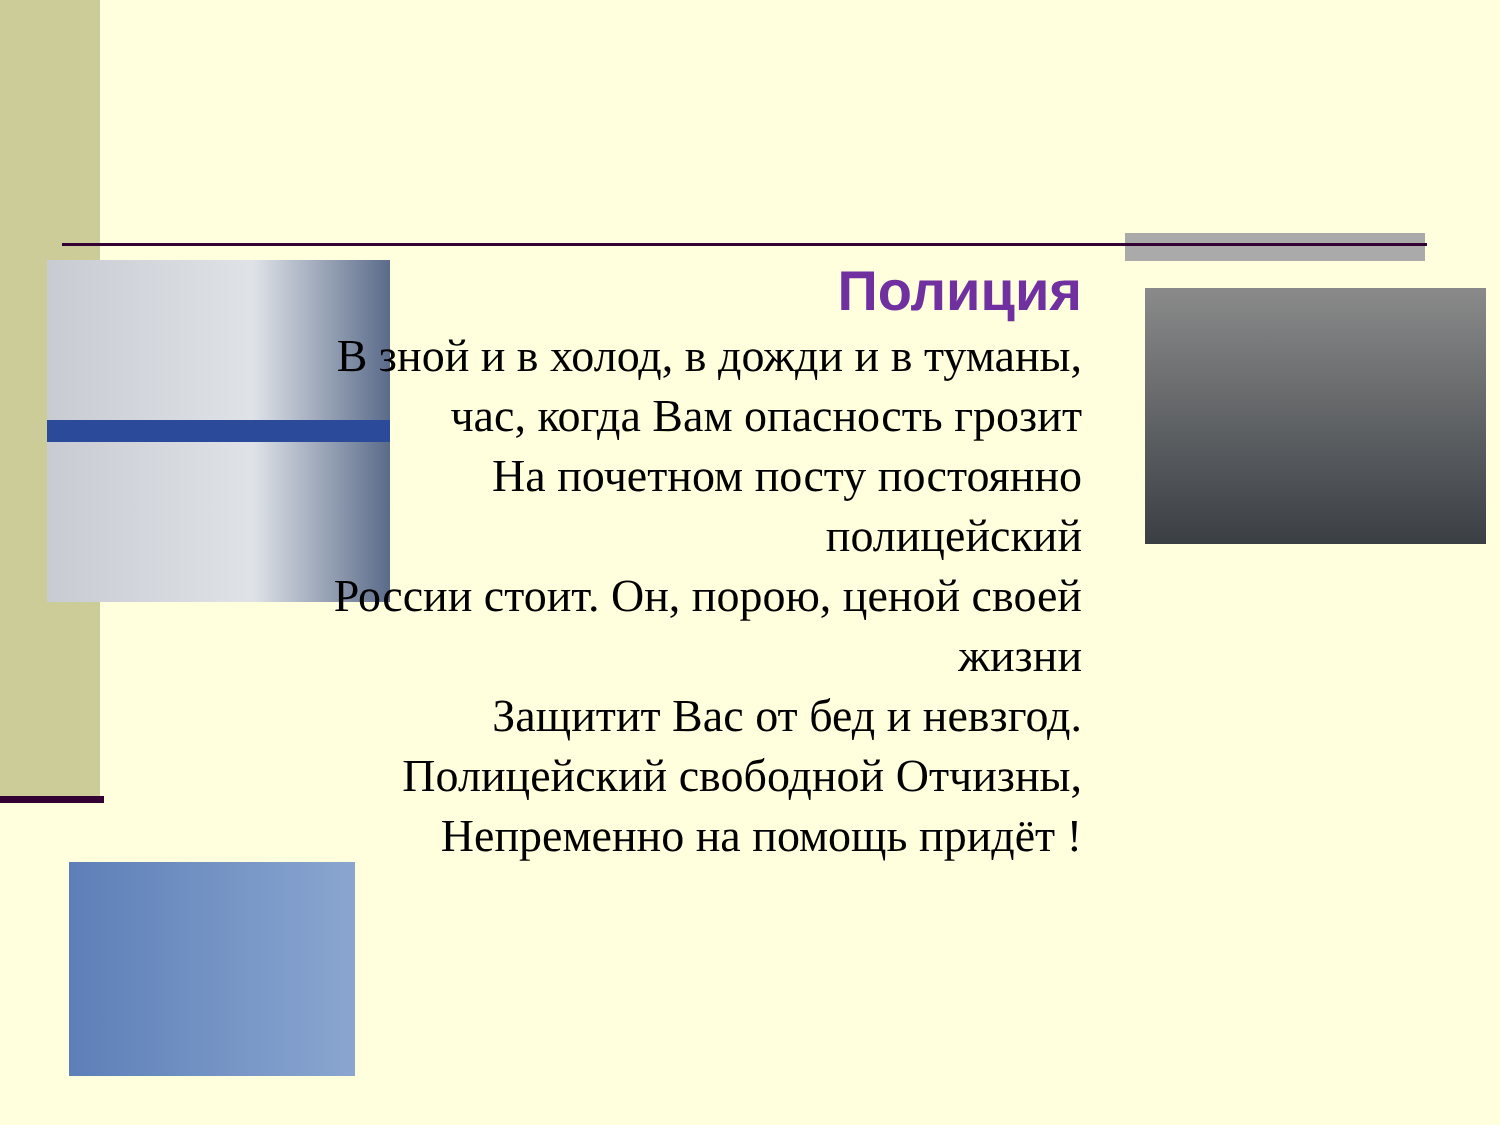Полиция
В зной и в холод, в дожди и в туманы,
час, когда Вам опасность грозит
На почетном посту постоянно полицейский
России стоит. Он, порою, ценой своей жизни
Защитит Вас от бед и невзгод.
Полицейский свободной Отчизны,
Непременно на помощь придёт !